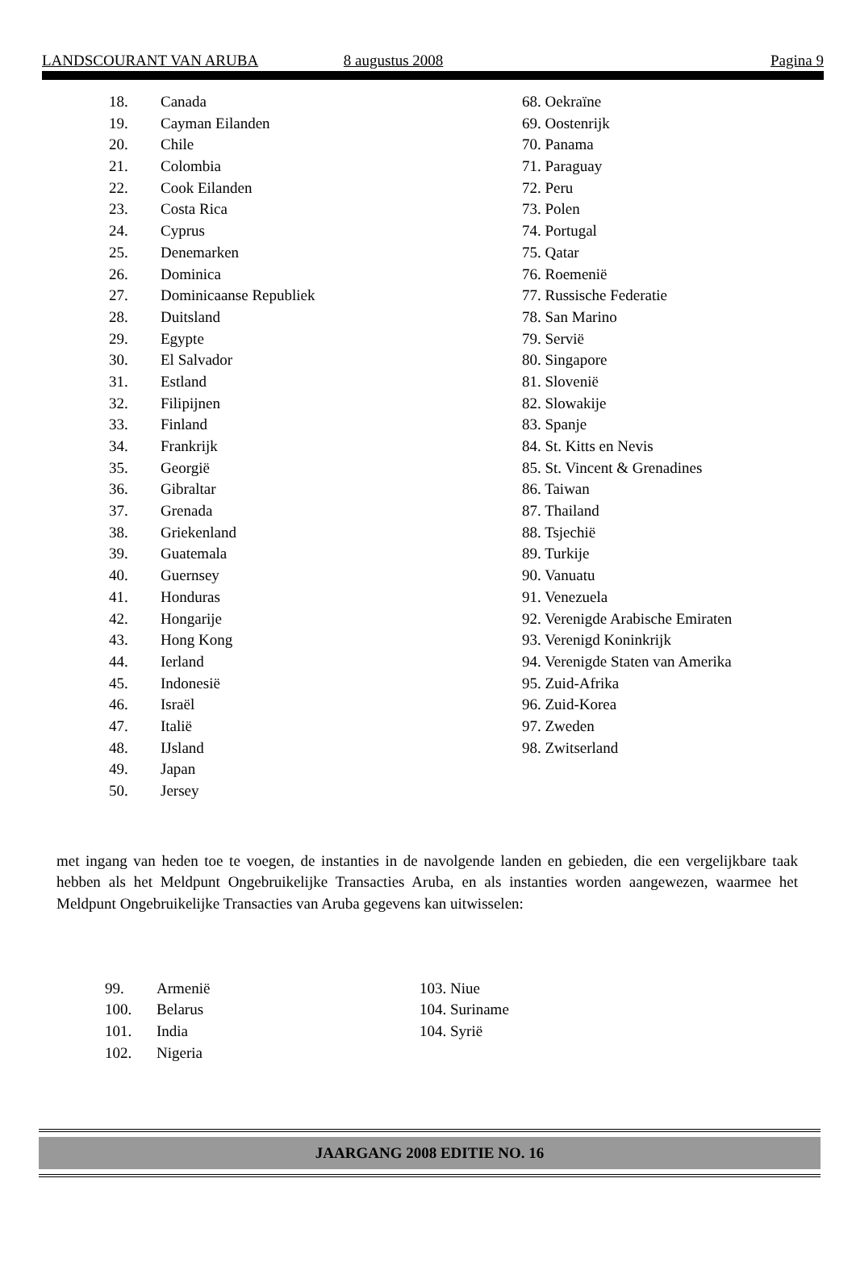LANDSCOURANT VAN ARUBA 8 augustus 2008 Pagina 9
18. Canada
19. Cayman Eilanden
20. Chile
21. Colombia
22. Cook Eilanden
23. Costa Rica
24. Cyprus
25. Denemarken
26. Dominica
27. Dominicaanse Republiek
28. Duitsland
29. Egypte
30. El Salvador
31. Estland
32. Filipijnen
33. Finland
34. Frankrijk
35. Georgië
36. Gibraltar
37. Grenada
38. Griekenland
39. Guatemala
40. Guernsey
41. Honduras
42. Hongarije
43. Hong Kong
44. Ierland
45. Indonesië
46. Israël
47. Italië
48. IJsland
49. Japan
50. Jersey
68. Oekraïne
69. Oostenrijk
70. Panama
71. Paraguay
72. Peru
73. Polen
74. Portugal
75. Qatar
76. Roemenië
77. Russische Federatie
78. San Marino
79. Servië
80. Singapore
81. Slovenië
82. Slowakije
83. Spanje
84. St. Kitts en Nevis
85. St. Vincent & Grenadines
86. Taiwan
87. Thailand
88. Tsjechië
89. Turkije
90. Vanuatu
91. Venezuela
92. Verenigde Arabische Emiraten
93. Verenigd Koninkrijk
94. Verenigde Staten van Amerika
95. Zuid-Afrika
96. Zuid-Korea
97. Zweden
98. Zwitserland
met ingang van heden toe te voegen, de instanties in de navolgende landen en gebieden, die een vergelijkbare taak hebben als het Meldpunt Ongebruikelijke Transacties Aruba, en als instanties worden aangewezen, waarmee het Meldpunt Ongebruikelijke Transacties van Aruba gegevens kan uitwisselen:
99. Armenië
100. Belarus
101. India
102. Nigeria
103. Niue
104. Suriname
104. Syrië
JAARGANG 2008 EDITIE NO. 16